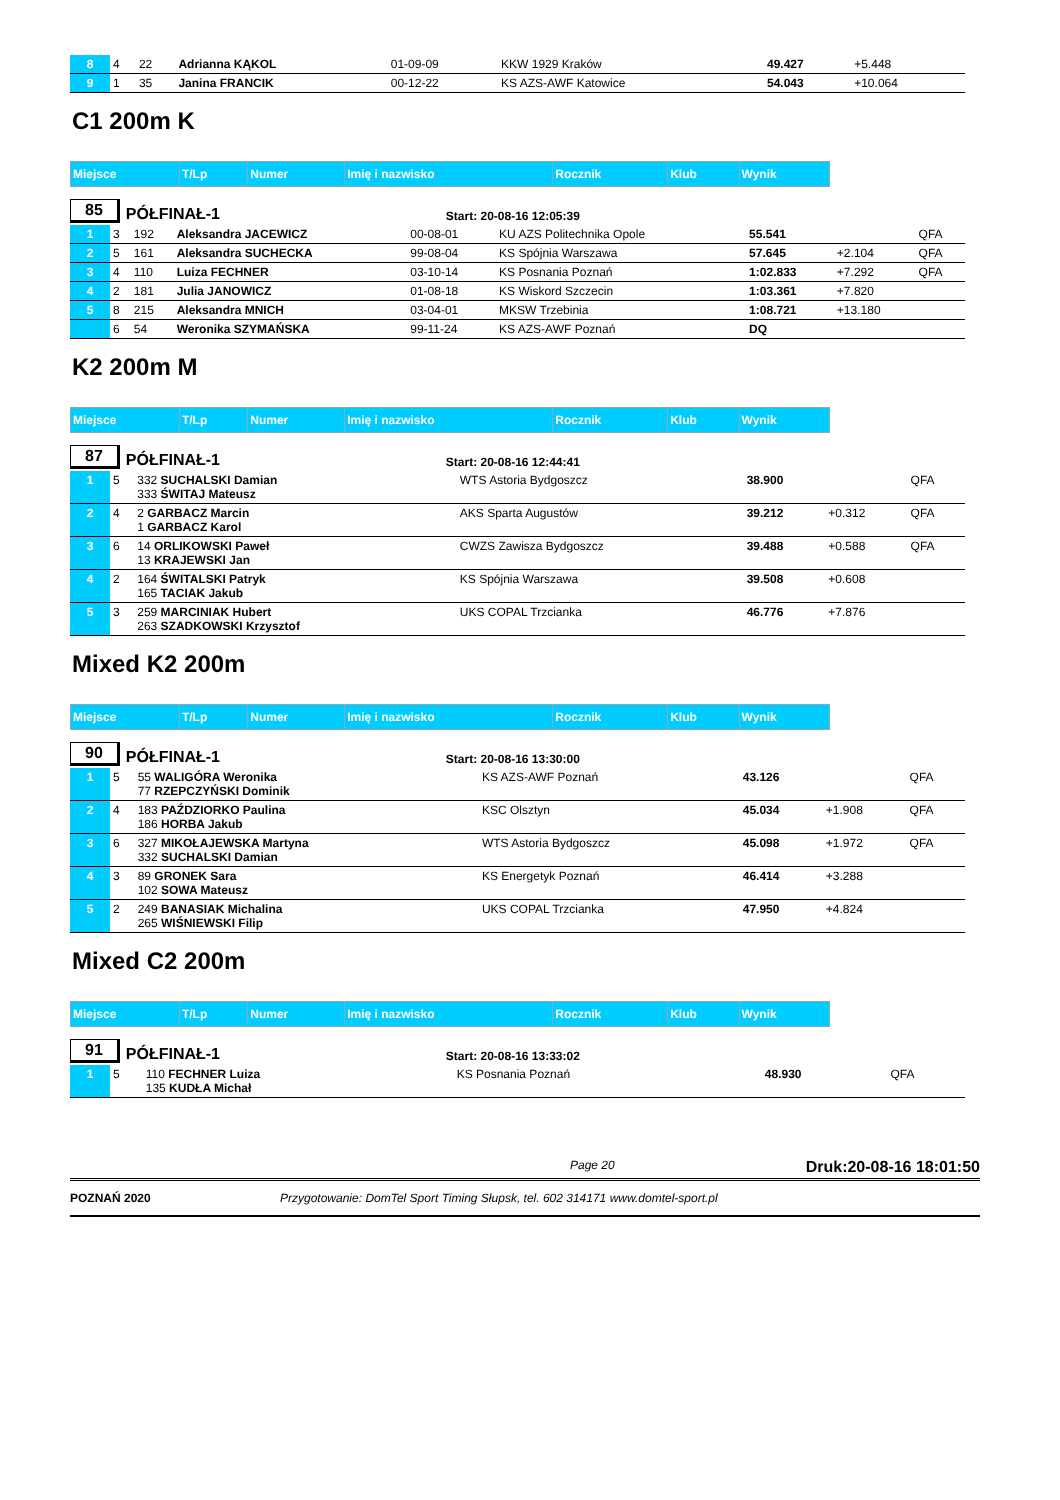| 8 | 4 | 22 | Adrianna KĄKOL | 01-09-09 | KKW 1929 Kraków | 49.427 | +5.448 | |
| 9 | 1 | 35 | Janina FRANCIK | 00-12-22 | KS AZS-AWF Katowice | 54.043 | +10.064 | |
C1 200m K
| Miejsce | T/Lp | Numer | Imię i nazwisko | Rocznik | Klub | Wynik |
85 PÓŁFINAŁ-1 Start: 20-08-16 12:05:39
| 1 | 3 | 192 | Aleksandra JACEWICZ | 00-08-01 | KU AZS Politechnika Opole | 55.541 | | QFA |
| 2 | 5 | 161 | Aleksandra SUCHECKA | 99-08-04 | KS Spójnia Warszawa | 57.645 | +2.104 | QFA |
| 3 | 4 | 110 | Luiza FECHNER | 03-10-14 | KS Posnania Poznań | 1:02.833 | +7.292 | QFA |
| 4 | 2 | 181 | Julia JANOWICZ | 01-08-18 | KS Wiskord Szczecin | 1:03.361 | +7.820 | |
| 5 | 8 | 215 | Aleksandra MNICH | 03-04-01 | MKSW Trzebinia | 1:08.721 | +13.180 | |
| | 6 | 54 | Weronika SZYMAŃSKA | 99-11-24 | KS AZS-AWF Poznań | DQ | | |
K2 200m M
| Miejsce | T/Lp | Numer | Imię i nazwisko | Rocznik | Klub | Wynik |
87 PÓŁFINAŁ-1 Start: 20-08-16 12:44:41
| 1 | 5 | 332 SUCHALSKI Damian 333 ŚWITAJ Mateusz | WTS Astoria Bydgoszcz | 38.900 | | QFA |
| 2 | 4 | 2 GARBACZ Marcin 1 GARBACZ Karol | AKS Sparta Augustów | 39.212 | +0.312 | QFA |
| 3 | 6 | 14 ORLIKOWSKI Paweł 13 KRAJEWSKI Jan | CWZS Zawisza Bydgoszcz | 39.488 | +0.588 | QFA |
| 4 | 2 | 164 ŚWITALSKI Patryk 165 TACIAK Jakub | KS Spójnia Warszawa | 39.508 | +0.608 | |
| 5 | 3 | 259 MARCINIAK Hubert 263 SZADKOWSKI Krzysztof | UKS COPAL Trzcianka | 46.776 | +7.876 | |
Mixed K2 200m
| Miejsce | T/Lp | Numer | Imię i nazwisko | Rocznik | Klub | Wynik |
90 PÓŁFINAŁ-1 Start: 20-08-16 13:30:00
| 1 | 5 | 55 WALIGÓRA Weronika 77 RZEPCZYŃSKI Dominik | KS AZS-AWF Poznań | 43.126 | | QFA |
| 2 | 4 | 183 PAŹDZIORKO Paulina 186 HORBA Jakub | KSC Olsztyn | 45.034 | +1.908 | QFA |
| 3 | 6 | 327 MIKOŁAJEWSKA Martyna 332 SUCHALSKI Damian | WTS Astoria Bydgoszcz | 45.098 | +1.972 | QFA |
| 4 | 3 | 89 GRONEK Sara 102 SOWA Mateusz | KS Energetyk Poznań | 46.414 | +3.288 | |
| 5 | 2 | 249 BANASIAK Michalina 265 WIŚNIEWSKI Filip | UKS COPAL Trzcianka | 47.950 | +4.824 | |
Mixed C2 200m
| Miejsce | T/Lp | Numer | Imię i nazwisko | Rocznik | Klub | Wynik |
91 PÓŁFINAŁ-1 Start: 20-08-16 13:33:02
| 1 | 5 | 110 FECHNER Luiza 135 KUDŁA Michał | KS Posnania Poznań | 48.930 | | QFA |
Page 20 Druk:20-08-16 18:01:50
POZNAŃ 2020 Przygotowanie: DomTel Sport Timing Słupsk, tel. 602 314171 www.domtel-sport.pl